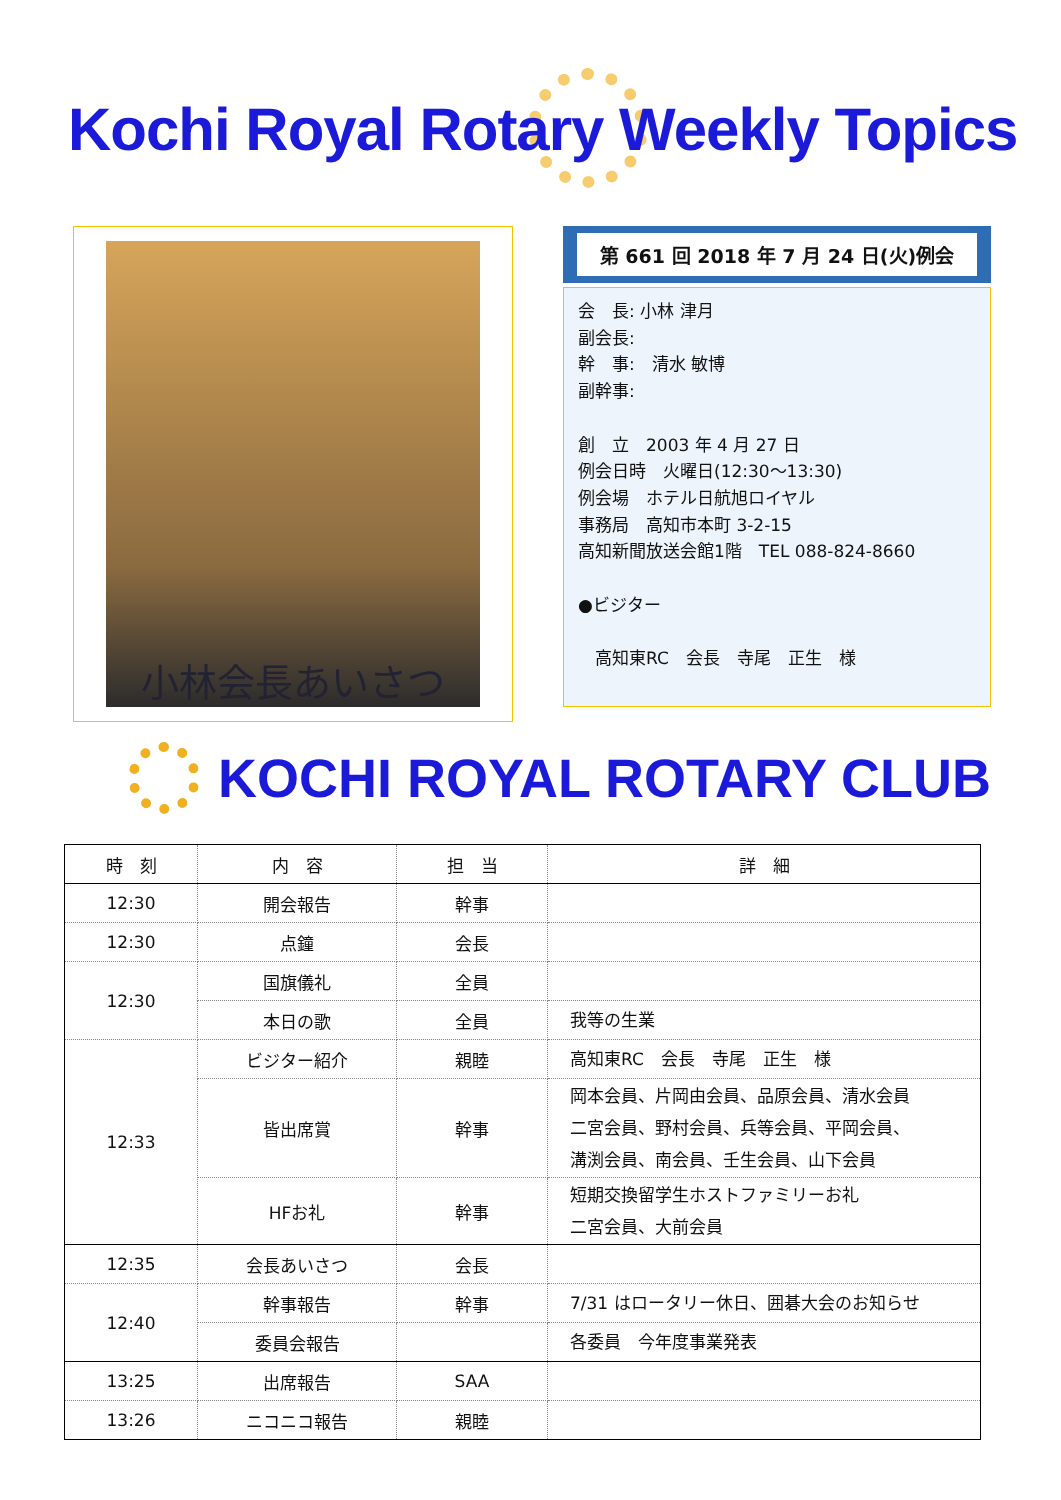Kochi Royal Rotary Weekly Topics
小林会長あいさつ
第 661 回 2018 年 7 月 24 日(火)例会
会　長: 小林 津月
副会長:
幹　事:　清水 敏博
副幹事:
創　立　2003 年 4 月 27 日
例会日時　火曜日(12:30～13:30)
例会場　ホテル日航旭ロイヤル
事務局　高知市本町 3-2-15
高知新聞放送会館1階　TEL 088-824-8660
●ビジター
　高知東RC　会長　寺尾　正生　様
KOCHI ROYAL ROTARY CLUB
| 時 刻 | 内 容 | 担 当 | 詳 細 |
| --- | --- | --- | --- |
| 12:30 | 開会報告 | 幹事 | |
| 12:30 | 点鐘 | 会長 | |
| 12:30 | 国旗儀礼 | 全員 | |
| | 本日の歌 | 全員 | 我等の生業 |
| 12:33 | ビジター紹介 | 親睦 | 高知東RC 会長 寺尾 正生 様 |
| | 皆出席賞 | 幹事 | 岡本会員、片岡由会員、品原会員、清水会員 二宮会員、野村会員、兵等会員、平岡会員、 溝渕会員、南会員、壬生会員、山下会員 |
| | HFお礼 | 幹事 | 短期交換留学生ホストファミリーお礼 二宮会員、大前会員 |
| 12:35 | 会長あいさつ | 会長 | |
| 12:40 | 幹事報告 | 幹事 | 7/31 はロータリー休日、囲碁大会のお知らせ |
| | 委員会報告 | | 各委員 今年度事業発表 |
| 13:25 | 出席報告 | SAA | |
| 13:26 | ニコニコ報告 | 親睦 | |